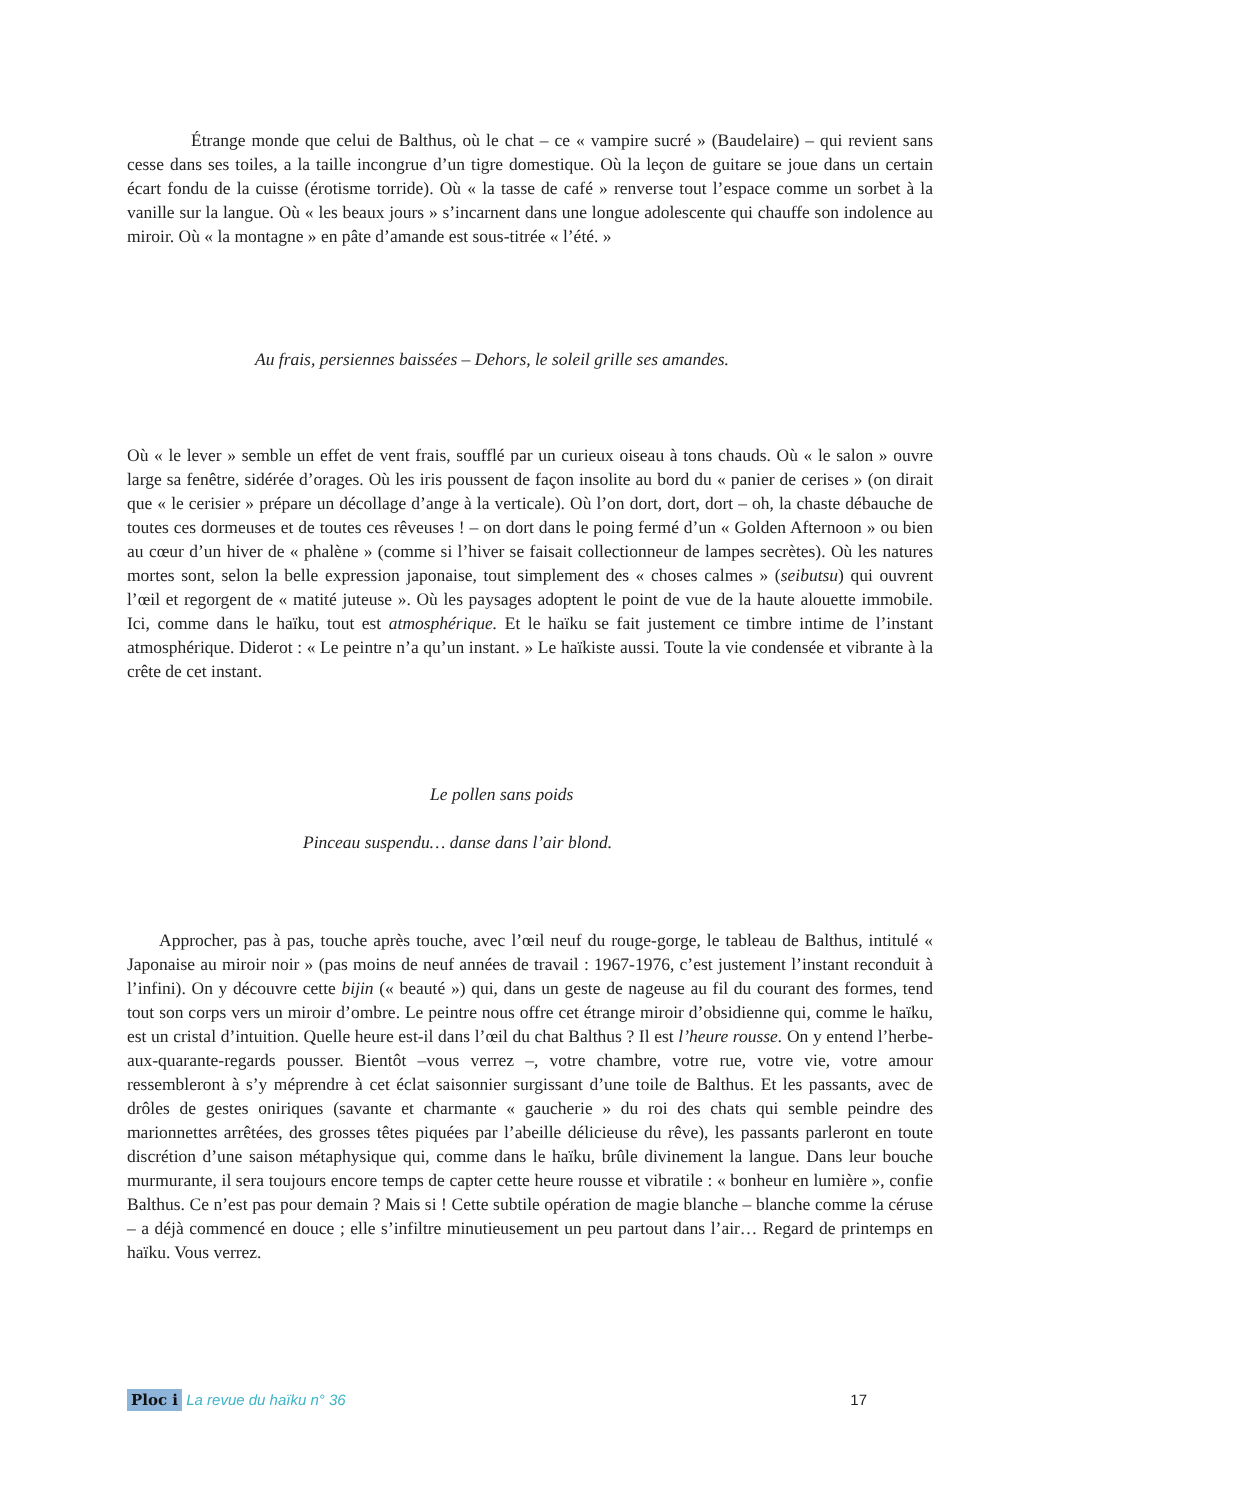Étrange monde que celui de Balthus, où le chat – ce « vampire sucré » (Baudelaire) – qui revient sans cesse dans ses toiles, a la taille incongrue d’un tigre domestique. Où la leçon de guitare se joue dans un certain écart fondu de la cuisse (érotisme torride). Où « la tasse de café » renverse tout l’espace comme un sorbet à la vanille sur la langue. Où « les beaux jours » s’incarnent dans une longue adolescente qui chauffe son indolence au miroir. Où « la montagne » en pâte d’amande est sous-titrée « l’été. »
Au frais, persiennes baissées – Dehors, le soleil grille ses amandes.
Où « le lever » semble un effet de vent frais, soufflé par un curieux oiseau à tons chauds. Où « le salon » ouvre large sa fenêtre, sidérée d’orages. Où les iris poussent de façon insolite au bord du « panier de cerises » (on dirait que « le cerisier » prépare un décollage d’ange à la verticale). Où l’on dort, dort, dort – oh, la chaste débauche de toutes ces dormeuses et de toutes ces rêveuses ! – on dort dans le poing fermé d’un « Golden Afternoon » ou bien au cœur d’un hiver de « phalène » (comme si l’hiver se faisait collectionneur de lampes secrètes). Où les natures mortes sont, selon la belle expression japonaise, tout simplement des « choses calmes » (seibutsu) qui ouvrent l’œil et regorgent de « matité juteuse ». Où les paysages adoptent le point de vue de la haute alouette immobile. Ici, comme dans le haïku, tout est atmosphérique. Et le haïku se fait justement ce timbre intime de l’instant atmosphérique. Diderot : « Le peintre n’a qu’un instant. » Le haïkiste aussi. Toute la vie condensée et vibrante à la crête de cet instant.
Le pollen sans poids
Pinceau suspendu… danse dans l’air blond.
Approcher, pas à pas, touche après touche, avec l’œil neuf du rouge-gorge, le tableau de Balthus, intitulé « Japonaise au miroir noir » (pas moins de neuf années de travail : 1967-1976, c’est justement l’instant reconduit à l’infini). On y découvre cette bijin (« beauté ») qui, dans un geste de nageuse au fil du courant des formes, tend tout son corps vers un miroir d’ombre. Le peintre nous offre cet étrange miroir d’obsidienne qui, comme le haïku, est un cristal d’intuition. Quelle heure est-il dans l’œil du chat Balthus ? Il est l’heure rousse. On y entend l’herbe-aux-quarante-regards pousser. Bientôt –vous verrez –, votre chambre, votre rue, votre vie, votre amour ressembleront à s’y méprendre à cet éclat saisonnier surgissant d’une toile de Balthus. Et les passants, avec de drôles de gestes oniriques (savante et charmante « gaucherie » du roi des chats qui semble peindre des marionnettes arrêtées, des grosses têtes piquées par l’abeille délicieuse du rêve), les passants parleront en toute discrétion d’une saison métaphysique qui, comme dans le haïku, brûle divinement la langue. Dans leur bouche murmurante, il sera toujours encore temps de capter cette heure rousse et vibratile : « bonheur en lumière », confie Balthus. Ce n’est pas pour demain ? Mais si ! Cette subtile opération de magie blanche – blanche comme la céruse – a déjà commencé en douce ; elle s’infiltre minutieusement un peu partout dans l’air… Regard de printemps en haïku. Vous verrez.
Ploc i La revue du haïku n° 36 17